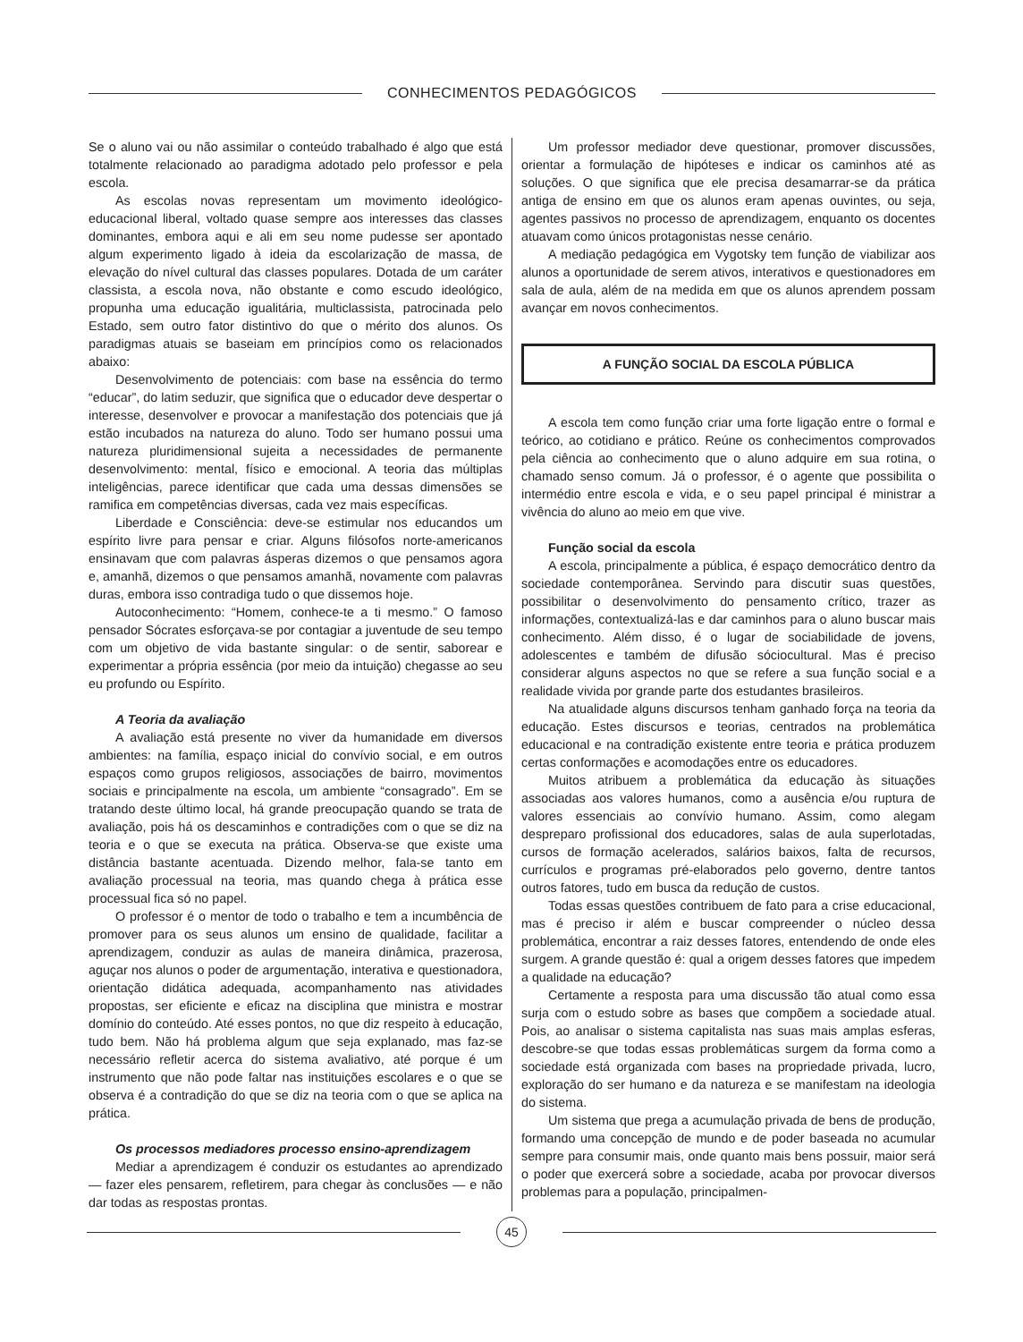CONHECIMENTOS PEDAGÓGICOS
Se o aluno vai ou não assimilar o conteúdo trabalhado é algo que está totalmente relacionado ao paradigma adotado pelo professor e pela escola.
As escolas novas representam um movimento ideológico-educacional liberal, voltado quase sempre aos interesses das classes dominantes, embora aqui e ali em seu nome pudesse ser apontado algum experimento ligado à ideia da escolarização de massa, de elevação do nível cultural das classes populares. Dotada de um caráter classista, a escola nova, não obstante e como escudo ideológico, propunha uma educação igualitária, multiclassista, patrocinada pelo Estado, sem outro fator distintivo do que o mérito dos alunos. Os paradigmas atuais se baseiam em princípios como os relacionados abaixo:
Desenvolvimento de potenciais: com base na essência do termo “educar”, do latim seduzir, que significa que o educador deve despertar o interesse, desenvolver e provocar a manifestação dos potenciais que já estão incubados na natureza do aluno. Todo ser humano possui uma natureza pluridimensional sujeita a necessidades de permanente desenvolvimento: mental, físico e emocional. A teoria das múltiplas inteligências, parece identificar que cada uma dessas dimensões se ramifica em competências diversas, cada vez mais específicas.
Liberdade e Consciência: deve-se estimular nos educandos um espírito livre para pensar e criar. Alguns filósofos norte-americanos ensinavam que com palavras ásperas dizemos o que pensamos agora e, amanhã, dizemos o que pensamos amanhã, novamente com palavras duras, embora isso contradiga tudo o que dissemos hoje.
Autoconhecimento: “Homem, conhece-te a ti mesmo.” O famoso pensador Sócrates esforçava-se por contagiar a juventude de seu tempo com um objetivo de vida bastante singular: o de sentir, saborear e experimentar a própria essência (por meio da intuição) chegasse ao seu eu profundo ou Espírito.
A Teoria da avaliação
A avaliação está presente no viver da humanidade em diversos ambientes: na família, espaço inicial do convívio social, e em outros espaços como grupos religiosos, associações de bairro, movimentos sociais e principalmente na escola, um ambiente “consagrado”. Em se tratando deste último local, há grande preocupação quando se trata de avaliação, pois há os descaminhos e contradições com o que se diz na teoria e o que se executa na prática. Observa-se que existe uma distância bastante acentuada. Dizendo melhor, fala-se tanto em avaliação processual na teoria, mas quando chega à prática esse processual fica só no papel.
O professor é o mentor de todo o trabalho e tem a incumbência de promover para os seus alunos um ensino de qualidade, facilitar a aprendizagem, conduzir as aulas de maneira dinâmica, prazerosa, aguçar nos alunos o poder de argumentação, interativa e questionadora, orientação didática adequada, acompanhamento nas atividades propostas, ser eficiente e eficaz na disciplina que ministra e mostrar domínio do conteúdo. Até esses pontos, no que diz respeito à educação, tudo bem. Não há problema algum que seja explanado, mas faz-se necessário refletir acerca do sistema avaliativo, até porque é um instrumento que não pode faltar nas instituições escolares e o que se observa é a contradição do que se diz na teoria com o que se aplica na prática.
Os processos mediadores processo ensino-aprendizagem
Mediar a aprendizagem é conduzir os estudantes ao aprendizado — fazer eles pensarem, refletirem, para chegar às conclusões — e não dar todas as respostas prontas.
Um professor mediador deve questionar, promover discussões, orientar a formulação de hipóteses e indicar os caminhos até as soluções. O que significa que ele precisa desamarrar-se da prática antiga de ensino em que os alunos eram apenas ouvintes, ou seja, agentes passivos no processo de aprendizagem, enquanto os docentes atuavam como únicos protagonistas nesse cenário.
A mediação pedagógica em Vygotsky tem função de viabilizar aos alunos a oportunidade de serem ativos, interativos e questionadores em sala de aula, além de na medida em que os alunos aprendem possam avançar em novos conhecimentos.
A FUNÇÃO SOCIAL DA ESCOLA PÚBLICA
A escola tem como função criar uma forte ligação entre o formal e teórico, ao cotidiano e prático. Reúne os conhecimentos comprovados pela ciência ao conhecimento que o aluno adquire em sua rotina, o chamado senso comum. Já o professor, é o agente que possibilita o intermédio entre escola e vida, e o seu papel principal é ministrar a vivência do aluno ao meio em que vive.
Função social da escola
A escola, principalmente a pública, é espaço democrático dentro da sociedade contemporânea. Servindo para discutir suas questões, possibilitar o desenvolvimento do pensamento crítico, trazer as informações, contextualizá-las e dar caminhos para o aluno buscar mais conhecimento. Além disso, é o lugar de sociabilidade de jovens, adolescentes e também de difusão sóciocultural. Mas é preciso considerar alguns aspectos no que se refere a sua função social e a realidade vivida por grande parte dos estudantes brasileiros.
Na atualidade alguns discursos tenham ganhado força na teoria da educação. Estes discursos e teorias, centrados na problemática educacional e na contradição existente entre teoria e prática produzem certas conformações e acomodações entre os educadores.
Muitos atribuem a problemática da educação às situações associadas aos valores humanos, como a ausência e/ou ruptura de valores essenciais ao convívio humano. Assim, como alegam despreparo profissional dos educadores, salas de aula superlotadas, cursos de formação acelerados, salários baixos, falta de recursos, currículos e programas pré-elaborados pelo governo, dentre tantos outros fatores, tudo em busca da redução de custos.
Todas essas questões contribuem de fato para a crise educacional, mas é preciso ir além e buscar compreender o núcleo dessa problemática, encontrar a raiz desses fatores, entendendo de onde eles surgem. A grande questão é: qual a origem desses fatores que impedem a qualidade na educação?
Certamente a resposta para uma discussão tão atual como essa surja com o estudo sobre as bases que compõem a sociedade atual. Pois, ao analisar o sistema capitalista nas suas mais amplas esferas, descobre-se que todas essas problemáticas surgem da forma como a sociedade está organizada com bases na propriedade privada, lucro, exploração do ser humano e da natureza e se manifestam na ideologia do sistema.
Um sistema que prega a acumulação privada de bens de produção, formando uma concepção de mundo e de poder baseada no acumular sempre para consumir mais, onde quanto mais bens possuir, maior será o poder que exercerá sobre a sociedade, acaba por provocar diversos problemas para a população, principalmen-
45